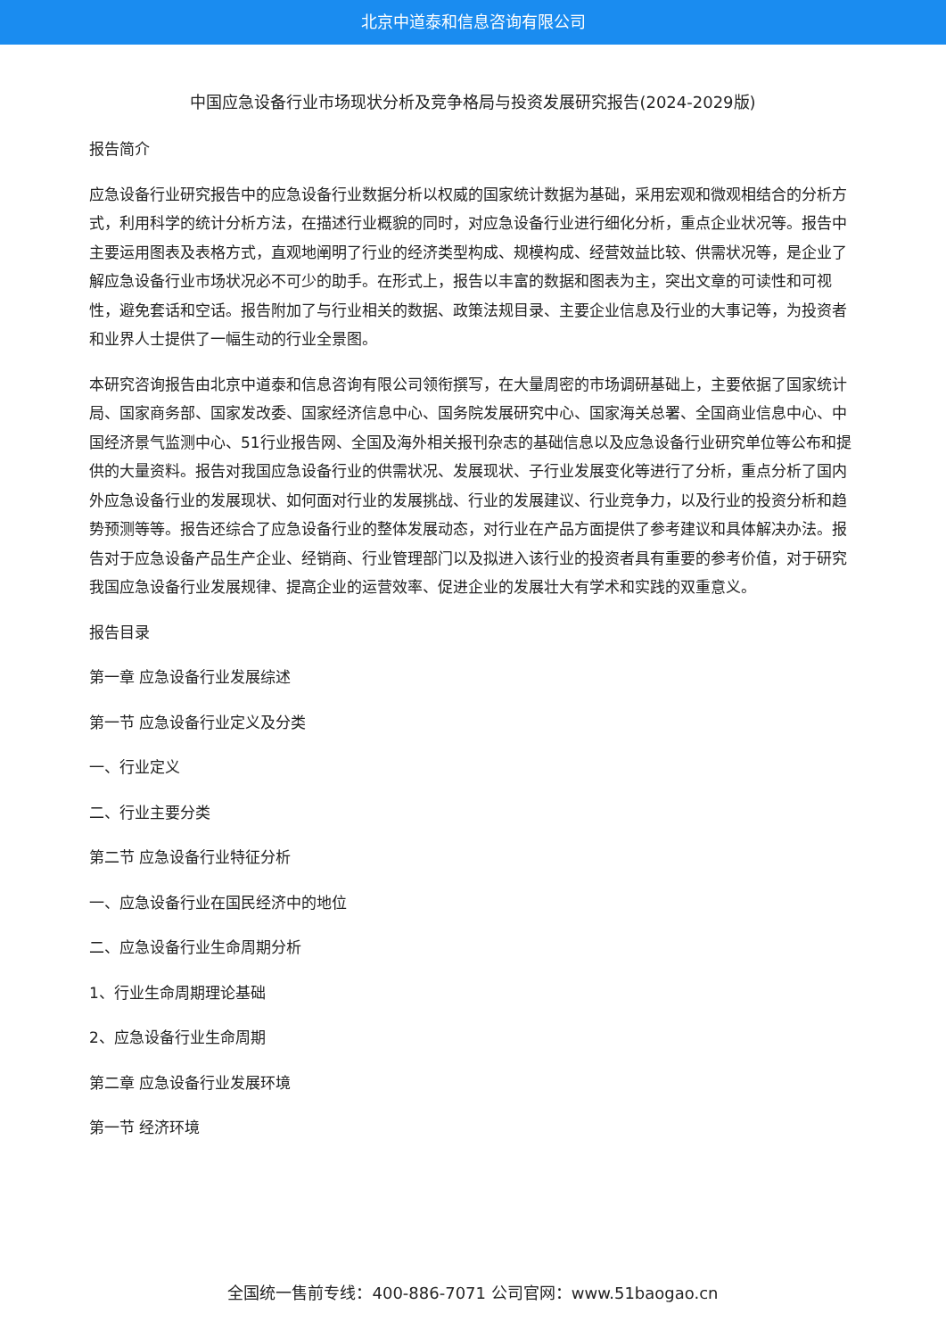北京中道泰和信息咨询有限公司
中国应急设备行业市场现状分析及竞争格局与投资发展研究报告(2024-2029版)
报告简介
应急设备行业研究报告中的应急设备行业数据分析以权威的国家统计数据为基础，采用宏观和微观相结合的分析方式，利用科学的统计分析方法，在描述行业概貌的同时，对应急设备行业进行细化分析，重点企业状况等。报告中主要运用图表及表格方式，直观地阐明了行业的经济类型构成、规模构成、经营效益比较、供需状况等，是企业了解应急设备行业市场状况必不可少的助手。在形式上，报告以丰富的数据和图表为主，突出文章的可读性和可视性，避免套话和空话。报告附加了与行业相关的数据、政策法规目录、主要企业信息及行业的大事记等，为投资者和业界人士提供了一幅生动的行业全景图。
本研究咨询报告由北京中道泰和信息咨询有限公司领衔撰写，在大量周密的市场调研基础上，主要依据了国家统计局、国家商务部、国家发改委、国家经济信息中心、国务院发展研究中心、国家海关总署、全国商业信息中心、中国经济景气监测中心、51行业报告网、全国及海外相关报刊杂志的基础信息以及应急设备行业研究单位等公布和提供的大量资料。报告对我国应急设备行业的供需状况、发展现状、子行业发展变化等进行了分析，重点分析了国内外应急设备行业的发展现状、如何面对行业的发展挑战、行业的发展建议、行业竞争力，以及行业的投资分析和趋势预测等等。报告还综合了应急设备行业的整体发展动态，对行业在产品方面提供了参考建议和具体解决办法。报告对于应急设备产品生产企业、经销商、行业管理部门以及拟进入该行业的投资者具有重要的参考价值，对于研究我国应急设备行业发展规律、提高企业的运营效率、促进企业的发展壮大有学术和实践的双重意义。
报告目录
第一章 应急设备行业发展综述
第一节 应急设备行业定义及分类
一、行业定义
二、行业主要分类
第二节 应急设备行业特征分析
一、应急设备行业在国民经济中的地位
二、应急设备行业生命周期分析
1、行业生命周期理论基础
2、应急设备行业生命周期
第二章 应急设备行业发展环境
第一节 经济环境
全国统一售前专线：400-886-7071 公司官网：www.51baogao.cn